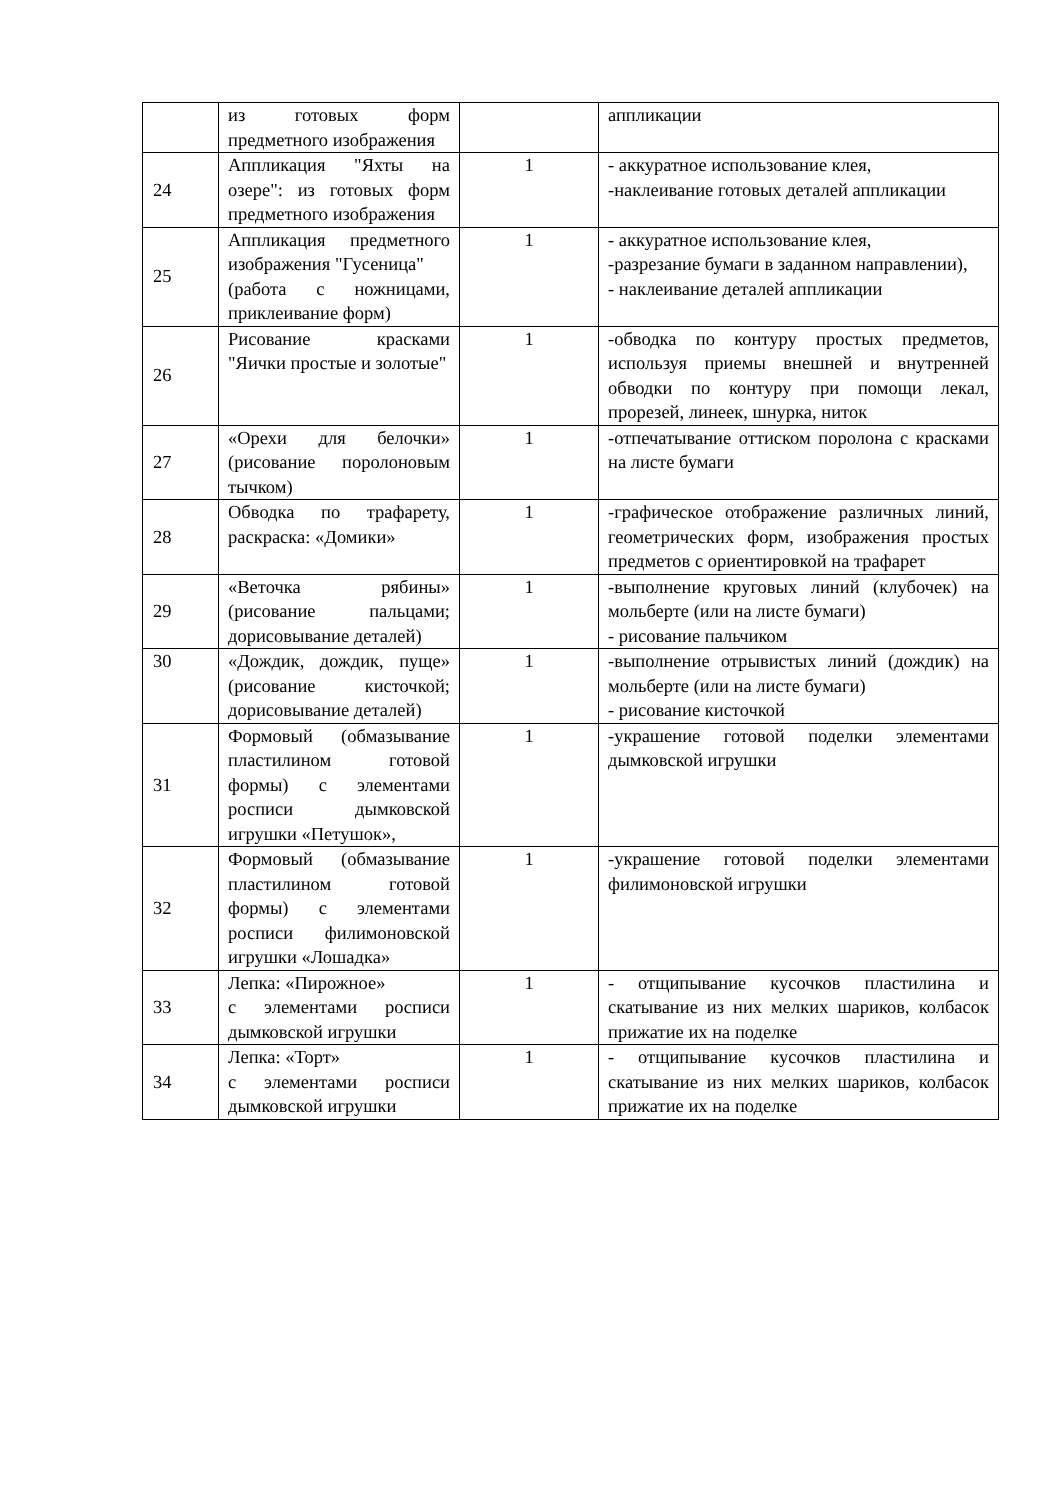| | из готовых форм предметного изображения | | аппликации |
| 24 | Аппликация "Яхты на озере": из готовых форм предметного изображения | 1 | - аккуратное использование клея, -наклеивание готовых деталей аппликации |
| 25 | Аппликация предметного изображения "Гусеница" (работа с ножницами, приклеивание форм) | 1 | - аккуратное использование клея, -разрезание бумаги в заданном направлении), - наклеивание деталей аппликации |
| 26 | Рисование красками "Яички простые и золотые" | 1 | -обводка по контуру простых предметов, используя приемы внешней и внутренней обводки по контуру при помощи лекал, прорезей, линеек, шнурка, ниток |
| 27 | «Орехи для белочки» (рисование поролоновым тычком) | 1 | -отпечатывание оттиском поролона с красками на листе бумаги |
| 28 | Обводка по трафарету, раскраска: «Домики» | 1 | -графическое отображение различных линий, геометрических форм, изображения простых предметов с ориентировкой на трафарет |
| 29 | «Веточка рябины» (рисование пальцами; дорисовывание деталей) | 1 | -выполнение круговых линий (клубочек) на мольберте (или на листе бумаги) - рисование пальчиком |
| 30 | «Дождик, дождик, пуще» (рисование кисточкой; дорисовывание деталей) | 1 | -выполнение отрывистых линий (дождик) на мольберте (или на листе бумаги) - рисование кисточкой |
| 31 | Формовый (обмазывание пластилином готовой формы) с элементами росписи дымковской игрушки «Петушок», | 1 | -украшение готовой поделки элементами дымковской игрушки |
| 32 | Формовый (обмазывание пластилином готовой формы) с элементами росписи филимоновской игрушки «Лошадка» | 1 | -украшение готовой поделки элементами филимоновской игрушки |
| 33 | Лепка: «Пирожное» с элементами росписи дымковской игрушки | 1 | - отщипывание кусочков пластилина и скатывание из них мелких шариков, колбасок прижатие их на поделке |
| 34 | Лепка: «Торт» с элементами росписи дымковской игрушки | 1 | - отщипывание кусочков пластилина и скатывание из них мелких шариков, колбасок прижатие их на поделке |